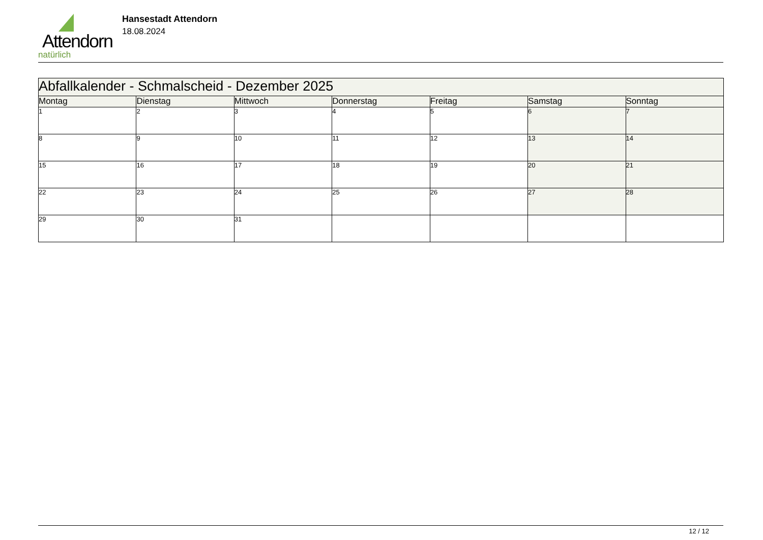Attendorn
natürlich
Hansestadt Attendorn
18.08.2024
| Abfallkalender - Schmalscheid - Dezember 2025 | | | | | | |
| --- | --- | --- | --- | --- | --- | --- |
| Montag | Dienstag | Mittwoch | Donnerstag | Freitag | Samstag | Sonntag |
| 1 | 2 | 3 | 4 | 5 | 6 | 7 |
| 8 | 9 | 10 | 11 | 12 | 13 | 14 |
| 15 | 16 | 17 | 18 | 19 | 20 | 21 |
| 22 | 23 | 24 | 25 | 26 | 27 | 28 |
| 29 | 30 | 31 | | | | |
12 / 12